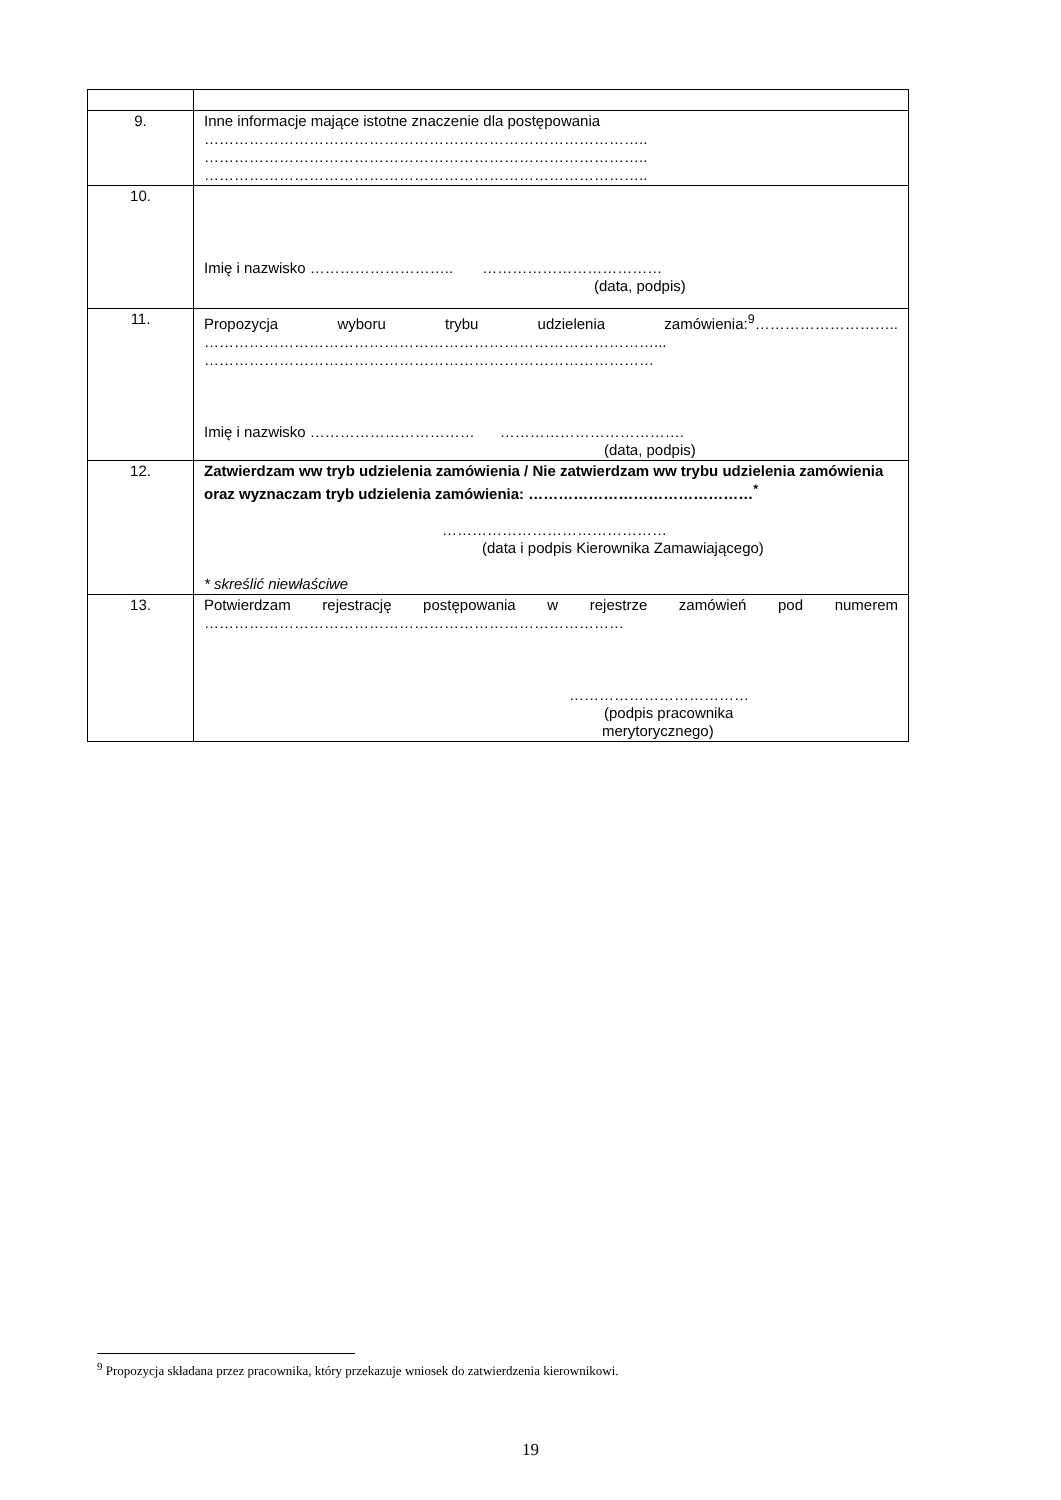| 9. | Inne informacje mające istotne znaczenie dla postępowania …………………………………………………………………………….. …………………………………………………………………………….. …………………………………………………………………………….. |
| 10. | Imię i nazwisko ……………………….. ……………………………… (data, podpis) |
| 11. | Propozycja wyboru trybu udzielenia zamówienia:<sup>9</sup>……………………….. ………………………………………………………………………………... ……………………………………………………………………………… Imię i nazwisko …………………………… ………………………………. (data, podpis) |
| 12. | Zatwierdzam ww tryb udzielenia zamówienia / Nie zatwierdzam ww trybu udzielenia zamówienia oraz wyznaczam tryb udzielenia zamówienia: ………………………………………<sup>*</sup> ……………………………………… (data i podpis Kierownika Zamawiającego) * skreślić niewłaściwe |
| 13. | Potwierdzam rejestrację postępowania w rejestrze zamówień pod numerem ………………………………………………………………………… ……………………………… (podpis pracownika merytorycznego) |
<sup>9</sup> Propozycja składana przez pracownika, który przekazuje wniosek do zatwierdzenia kierownikowi.
19